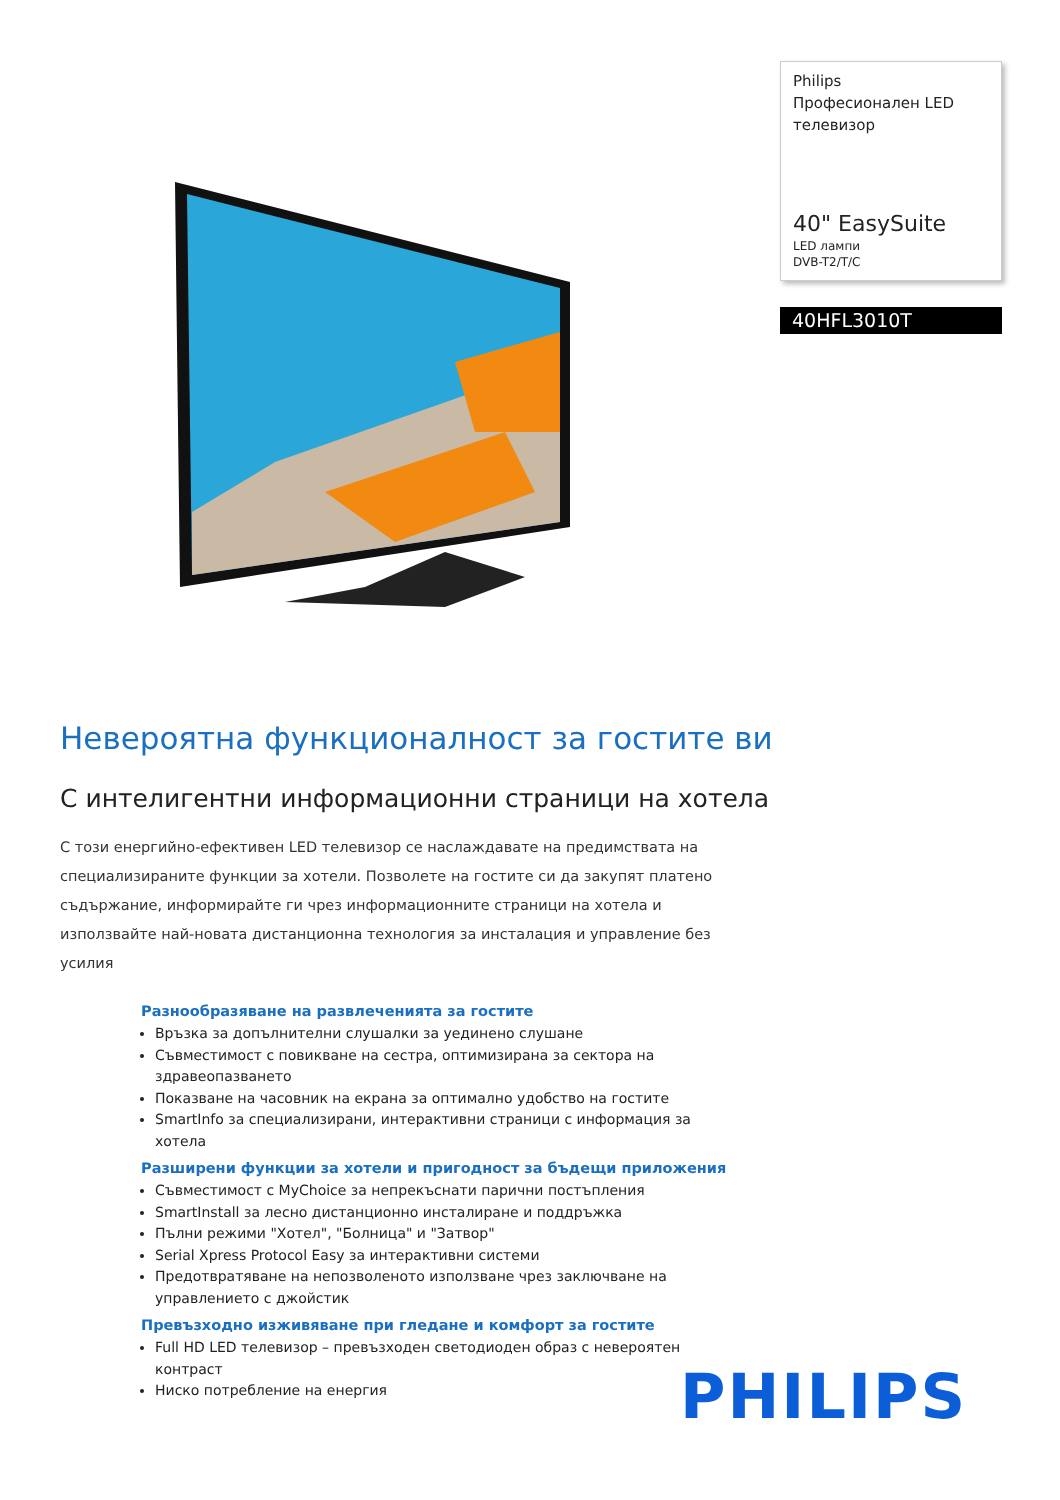Philips
Професионален LED телевизор
40" EasySuite
LED лампи
DVB-T2/T/C
40HFL3010T
Невероятна функционалност за гостите ви
С интелигентни информационни страници на хотела
С този енергийно-ефективен LED телевизор се наслаждавате на предимствата на специализираните функции за хотели. Позволете на гостите си да закупят платено съдържание, информирайте ги чрез информационните страници на хотела и използвайте най-новата дистанционна технология за инсталация и управление без усилия
Разнообразяване на развлеченията за гостите
Връзка за допълнителни слушалки за уединено слушане
Съвместимост с повикване на сестра, оптимизирана за сектора на здравеопазването
Показване на часовник на екрана за оптимално удобство на гостите
SmartInfo за специализирани, интерактивни страници с информация за хотела
Разширени функции за хотели и пригодност за бъдещи приложения
Съвместимост с MyChoice за непрекъснати парични постъпления
SmartInstall за лесно дистанционно инсталиране и поддръжка
Пълни режими "Хотел", "Болница" и "Затвор"
Serial Xpress Protocol Easy за интерактивни системи
Предотвратяване на непозволеното използване чрез заключване на управлението с джойстик
Превъзходно изживяване при гледане и комфорт за гостите
Full HD LED телевизор – превъзходен светодиоден образ с невероятен контраст
Ниско потребление на енергия
PHILIPS